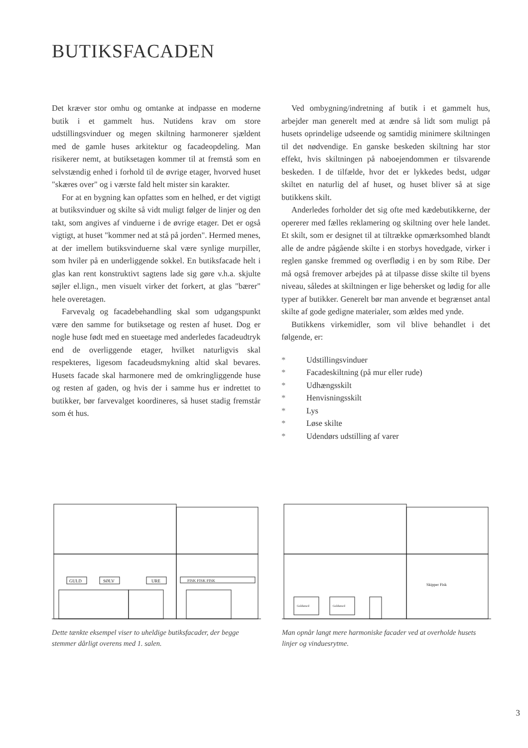BUTIKSFACADEN
Det kræver stor omhu og omtanke at indpasse en moderne butik i et gammelt hus. Nutidens krav om store udstillingsvinduer og megen skiltning harmonerer sjældent med de gamle huses arkitektur og facadeopdeling. Man risikerer nemt, at butiksetagen kommer til at fremstå som en selvstændig enhed i forhold til de øvrige etager, hvorved huset "skæres over" og i værste fald helt mister sin karakter.
For at en bygning kan opfattes som en helhed, er det vigtigt at butiksvinduer og skilte så vidt muligt følger de linjer og den takt, som angives af vinduerne i de øvrige etager. Det er også vigtigt, at huset "kommer ned at stå på jorden". Hermed menes, at der imellem butiksvinduerne skal være synlige murpiller, som hviler på en underliggende sokkel. En butiksfacade helt i glas kan rent konstruktivt sagtens lade sig gøre v.h.a. skjulte søjler el.lign., men visuelt virker det forkert, at glas "bærer" hele overetagen.
Farvevalg og facadebehandling skal som udgangspunkt være den samme for butiksetage og resten af huset. Dog er nogle huse født med en stueetage med anderledes facadeudtryk end de overliggende etager, hvilket naturligvis skal respekteres, ligesom facadeudsmykning altid skal bevares. Husets facade skal harmonere med de omkringliggende huse og resten af gaden, og hvis der i samme hus er indrettet to butikker, bør farvevalget koordineres, så huset stadig fremstår som ét hus.
Ved ombygning/indretning af butik i et gammelt hus, arbejder man generelt med at ændre så lidt som muligt på husets oprindelige udseende og samtidig minimere skiltningen til det nødvendige. En ganske beskeden skiltning har stor effekt, hvis skiltningen på naboejendommen er tilsvarende beskeden. I de tilfælde, hvor det er lykkedes bedst, udgør skiltet en naturlig del af huset, og huset bliver så at sige butikkens skilt.
Anderledes forholder det sig ofte med kædebutikkerne, der opererer med fælles reklamering og skiltning over hele landet. Et skilt, som er designet til at tiltrække opmærksomhed blandt alle de andre pågående skilte i en storbys hovedgade, virker i reglen ganske fremmed og overflødig i en by som Ribe. Der må også fremover arbejdes på at tilpasse disse skilte til byens niveau, således at skiltningen er lige behersket og lødig for alle typer af butikker. Generelt bør man anvende et begrænset antal skilte af gode gedigne materialer, som ældes med ynde.
Butikkens virkemidler, som vil blive behandlet i det følgende, er:
* Udstillingsvinduer
* Facadeskiltning (på mur eller rude)
* Udhængsskilt
* Henvisningsskilt
* Lys
* Løse skilte
* Udendørs udstilling af varer
GULD
SØLV
URE
FISK FISK FISK
Dette tænkte eksempel viser to uheldige butiksfacader, der begge stemmer dårligt overens med 1. salen.
Skipper Fisk
Guldsmed
Guldsmed
Man opnår langt mere harmoniske facader ved at overholde husets linjer og vinduesrytme.
3